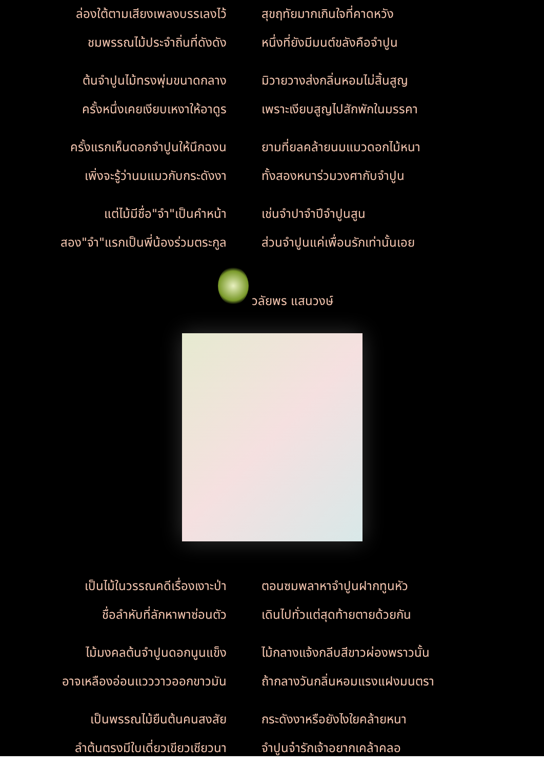ล่องใต้ตามเสียงเพลงบรรเลงไว้ สุขฤทัยมากเกินใจที่คาดหวัง
ชมพรรณไม้ประจำถิ่นที่ดังดัง หนึ่งที่ยังมีมนต์ขลังคือจำปูน
ต้นจำปูนไม้ทรงพุ่มขนาดกลาง มิวายวางส่งกลิ่นหอมไม่สิ้นสูญ
ครั้งหนึ่งเคยเงียบเหงาให้อาดูร เพราะเงียบสูญไปสักพักในมรรคา
ครั้งแรกเห็นดอกจำปูนให้นึกฉงน ยามที่ยลคล้ายนมแมวดอกไม้หนา
เพิ่งจะรู้ว่านมแมวกับกระดังงา ทั้งสองหนาร่วมวงศากับจำปูน
แต่ไม้มีชื่อ"จำ"เป็นคำหน้า เช่นจำปาจำปีจำปูนสูน
สอง"จำ"แรกเป็นพี่น้องร่วมตระกูล ส่วนจำปูนแค่เพื่อนรักเท่านั้นเอย
วลัยพร แสนวงษ์
เป็นไม้ในวรรณคดีเรื่องเงาะป่า ตอนซมพลาหาจำปูนฝากทูนหัว
ชื่อลำหับที่ลักหาพาซ่อนตัว เดินไปทั่วแต่สุดท้ายตายด้วยกัน
ไม้มงคลต้นจำปูนดอกนูนแข็ง ไม้กลางแจ้งกลีบสีขาวผ่องพราวนั้น
อาจเหลืองอ่อนแวววาวออกขาวมัน ถ้ากลางวันกลิ่นหอมแรงแฝงมนตรา
เป็นพรรณไม้ยืนต้นคนสงสัย กระดังงาหรือยังไงใยคล้ายหนา
ลำต้นตรงมีใบเดี่ยวเขียวเชียวนา จำปูนจ๋ารักเจ้าอยากเคล้าคลอ